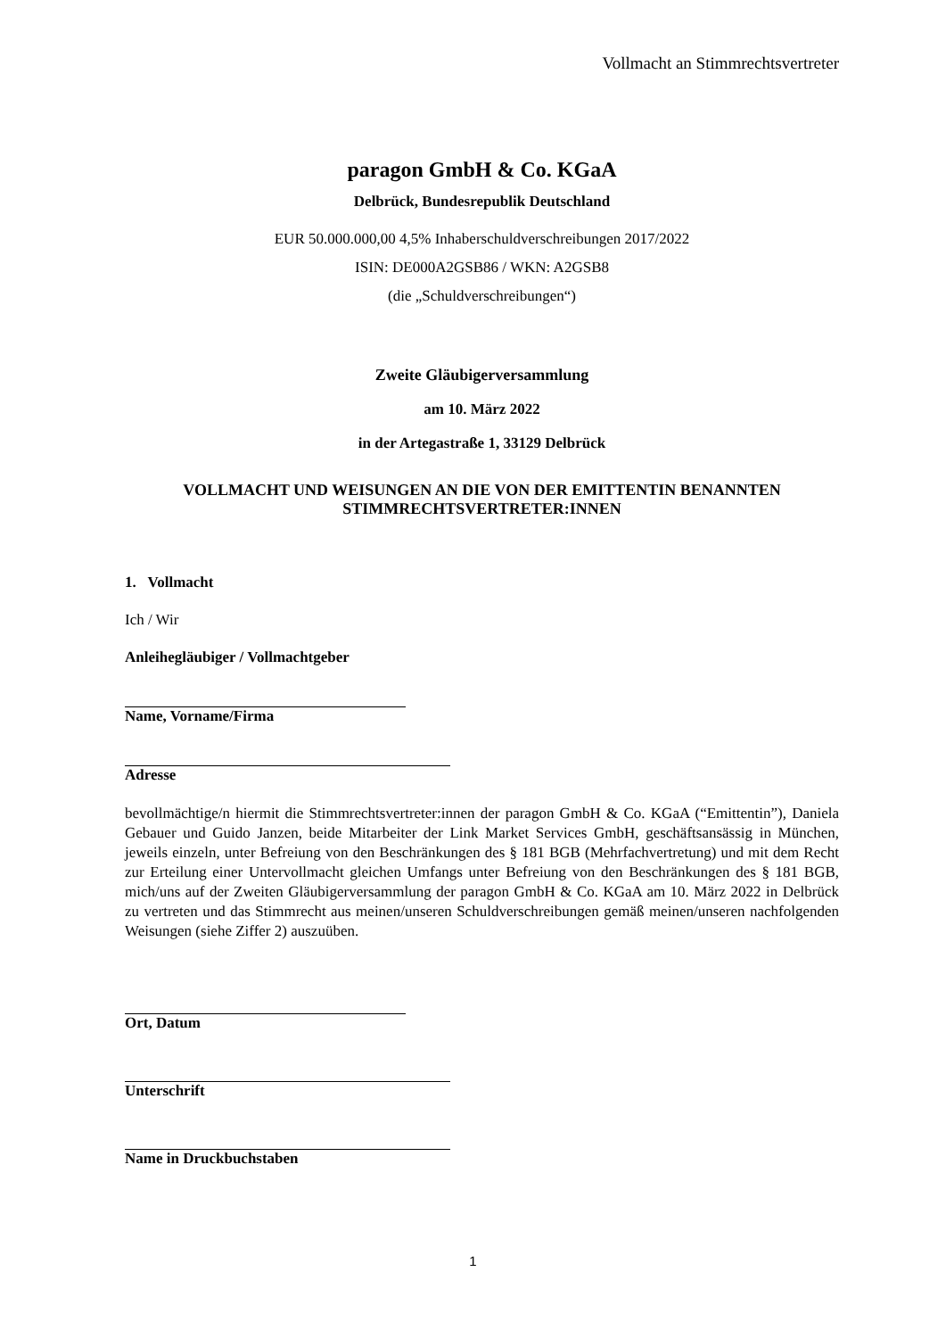Vollmacht an Stimmrechtsvertreter
paragon GmbH & Co. KGaA
Delbrück, Bundesrepublik Deutschland
EUR 50.000.000,00 4,5% Inhaberschuldverschreibungen 2017/2022
ISIN: DE000A2GSB86 / WKN: A2GSB8
(die „Schuldverschreibungen“)
Zweite Gläubigerversammlung
am 10. März 2022
in der Artegastraße 1, 33129 Delbrück
VOLLMACHT UND WEISUNGEN AN DIE VON DER EMITTENTIN BENANNTEN STIMMRECHTSVERTRETER:INNEN
1. Vollmacht
Ich / Wir
Anleihegläubiger / Vollmachtgeber
Name, Vorname/Firma
Adresse
bevollmächtige/n hiermit die Stimmrechtsvertreter:innen der paragon GmbH & Co. KGaA (“Emittentin”), Daniela Gebauer und Guido Janzen, beide Mitarbeiter der Link Market Services GmbH, geschäftsansässig in München, jeweils einzeln, unter Befreiung von den Beschränkungen des § 181 BGB (Mehrfachvertretung) und mit dem Recht zur Erteilung einer Untervollmacht gleichen Umfangs unter Befreiung von den Beschränkungen des § 181 BGB, mich/uns auf der Zweiten Gläubigerversammlung der paragon GmbH & Co. KGaA am 10. März 2022 in Delbrück zu vertreten und das Stimmrecht aus meinen/unseren Schuldverschreibungen gemäß meinen/unseren nachfolgenden Weisungen (siehe Ziffer 2) auszuüben.
Ort, Datum
Unterschrift
Name in Druckbuchstaben
1